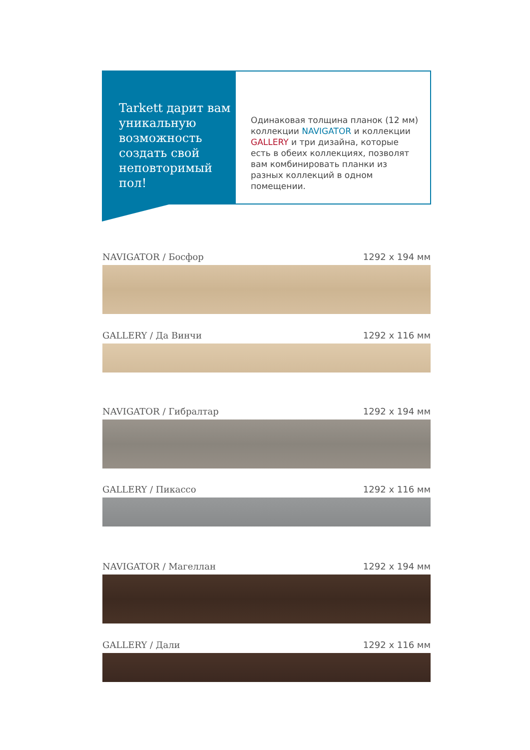Tarkett дарит вам уникальную возможность создать свой неповторимый пол!
Одинаковая толщина планок (12 мм) коллекции NAVIGATOR и коллекции GALLERY и три дизайна, которые есть в обеих коллекциях, позволят вам комбинировать планки из разных коллекций в одном помещении.
NAVIGATOR / Босфор 1292 x 194 мм
GALLERY / Да Винчи 1292 x 116 мм
NAVIGATOR / Гибралтар 1292 x 194 мм
GALLERY / Пикассо 1292 x 116 мм
NAVIGATOR / Магеллан 1292 x 194 мм
GALLERY / Дали 1292 x 116 мм